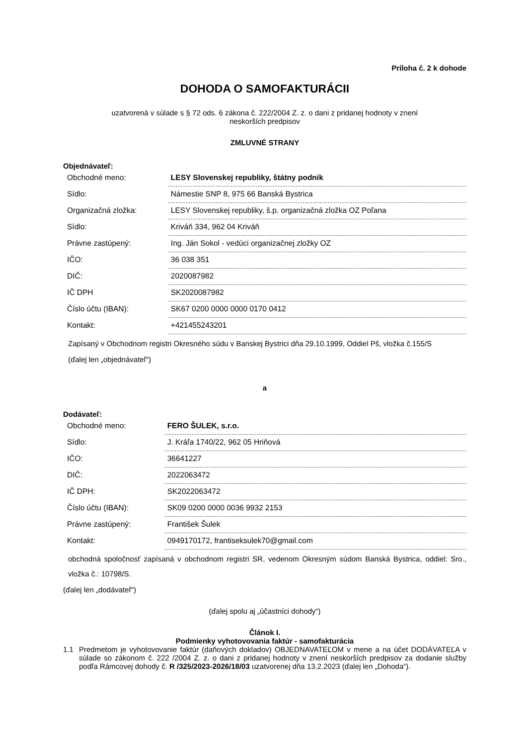Príloha č. 2 k dohode
DOHODA O SAMOFAKTURÁCII
uzatvorená v súlade s § 72 ods. 6 zákona č. 222/2004 Z. z. o dani z pridanej hodnoty v znení
neskorších predpisov
ZMLUVNÉ STRANY
Objednávateľ:
| Obchodné meno: | LESY Slovenskej republiky, štátny podnik |
| Sídlo: | Námestie SNP 8, 975 66 Banská Bystrica |
| Organizačná zložka: | LESY Slovenskej republiky, š.p. organizačná zložka OZ Poľana |
| Sídlo: | Kriváň 334, 962 04 Kriváň |
| Právne zastúpený: | Ing. Ján Sokol - vedúci organizačnej zložky OZ |
| IČO: | 36 038 351 |
| DIČ: | 2020087982 |
| IČ DPH | SK2020087982 |
| Číslo účtu (IBAN): | SK67 0200 0000 0000 0170 0412 |
| Kontakt: | +421455243201 |
Zapísaný v Obchodnom registri Okresného súdu v Banskej Bystrici dňa 29.10.1999, Oddiel Pš, vložka č.155/S
(ďalej len „objednávateľ“)
a
Dodávateľ:
| Obchodné meno: | FERO ŠULEK, s.r.o. |
| Sídlo: | J. Kráľa 1740/22, 962 05 Hriňová |
| IČO: | 36641227 |
| DIČ: | 2022063472 |
| IČ DPH: | SK2022063472 |
| Číslo účtu (IBAN): | SK09 0200 0000 0036 9932 2153 |
| Právne zastúpený: | František Šulek |
| Kontakt: | 0949170172, frantiseksulek70@gmail.com |
obchodná spoločnosť zapísaná v obchodnom registri SR, vedenom Okresným súdom Banská Bystrica, oddiel: Sro., vložka č.: 10798/S.
(ďalej len „dodávateľ“)
(ďalej spolu aj „účastníci dohody“)
Článok I.
Podmienky vyhotovovania faktúr - samofakturácia
1.1 Predmetom je vyhotovovanie faktúr (daňových dokladov) OBJEDNAVATEĽOM v mene a na účet DODÁVATEĽA v súlade so zákonom č. 222 /2004 Z. z. o dani z pridanej hodnoty v znení neskorších predpisov za dodanie služby podľa Rámcovej dohody č. R /325/2023-2026/18/03 uzatvorenej dňa 13.2.2023 (ďalej len „Dohoda“).